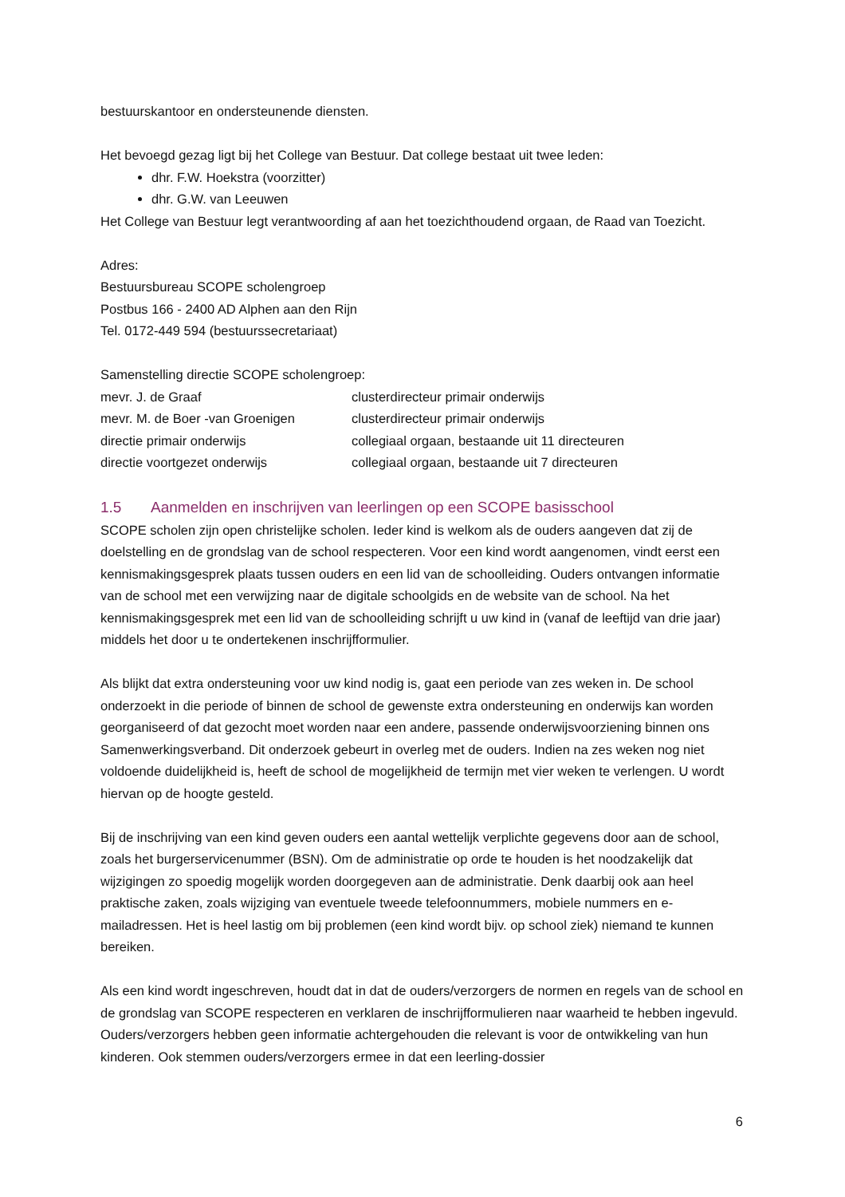bestuurskantoor en ondersteunende diensten.
Het bevoegd gezag ligt bij het College van Bestuur. Dat college bestaat uit twee leden:
dhr. F.W. Hoekstra (voorzitter)
dhr. G.W. van Leeuwen
Het College van Bestuur legt verantwoording af aan het toezichthoudend orgaan, de Raad van Toezicht.
Adres:
Bestuursbureau SCOPE scholengroep
Postbus 166 - 2400 AD Alphen aan den Rijn
Tel. 0172-449 594 (bestuurssecretariaat)
Samenstelling directie SCOPE scholengroep:
| mevr. J. de Graaf | clusterdirecteur primair onderwijs |
| mevr. M. de Boer -van Groenigen | clusterdirecteur primair onderwijs |
| directie primair onderwijs | collegiaal orgaan, bestaande uit 11 directeuren |
| directie voortgezet onderwijs | collegiaal orgaan, bestaande uit 7 directeuren |
1.5 Aanmelden en inschrijven van leerlingen op een SCOPE basisschool
SCOPE scholen zijn open christelijke scholen. Ieder kind is welkom als de ouders aangeven dat zij de doelstelling en de grondslag van de school respecteren. Voor een kind wordt aangenomen, vindt eerst een kennismakingsgesprek plaats tussen ouders en een lid van de schoolleiding. Ouders ontvangen informatie van de school met een verwijzing naar de digitale schoolgids en de website van de school. Na het kennismakingsgesprek met een lid van de schoolleiding schrijft u uw kind in (vanaf de leeftijd van drie jaar) middels het door u te ondertekenen inschrijfformulier.
Als blijkt dat extra ondersteuning voor uw kind nodig is, gaat een periode van zes weken in. De school onderzoekt in die periode of binnen de school de gewenste extra ondersteuning en onderwijs kan worden georganiseerd of dat gezocht moet worden naar een andere, passende onderwijsvoorziening binnen ons Samenwerkingsverband. Dit onderzoek gebeurt in overleg met de ouders. Indien na zes weken nog niet voldoende duidelijkheid is, heeft de school de mogelijkheid de termijn met vier weken te verlengen. U wordt hiervan op de hoogte gesteld.
Bij de inschrijving van een kind geven ouders een aantal wettelijk verplichte gegevens door aan de school, zoals het burgerservicenummer (BSN). Om de administratie op orde te houden is het noodzakelijk dat wijzigingen zo spoedig mogelijk worden doorgegeven aan de administratie. Denk daarbij ook aan heel praktische zaken, zoals wijziging van eventuele tweede telefoonnummers, mobiele nummers en e-mailadressen. Het is heel lastig om bij problemen (een kind wordt bijv. op school ziek) niemand te kunnen bereiken.
Als een kind wordt ingeschreven, houdt dat in dat de ouders/verzorgers de normen en regels van de school en de grondslag van SCOPE respecteren en verklaren de inschrijfformulieren naar waarheid te hebben ingevuld. Ouders/verzorgers hebben geen informatie achtergehouden die relevant is voor de ontwikkeling van hun kinderen. Ook stemmen ouders/verzorgers ermee in dat een leerling-dossier
6